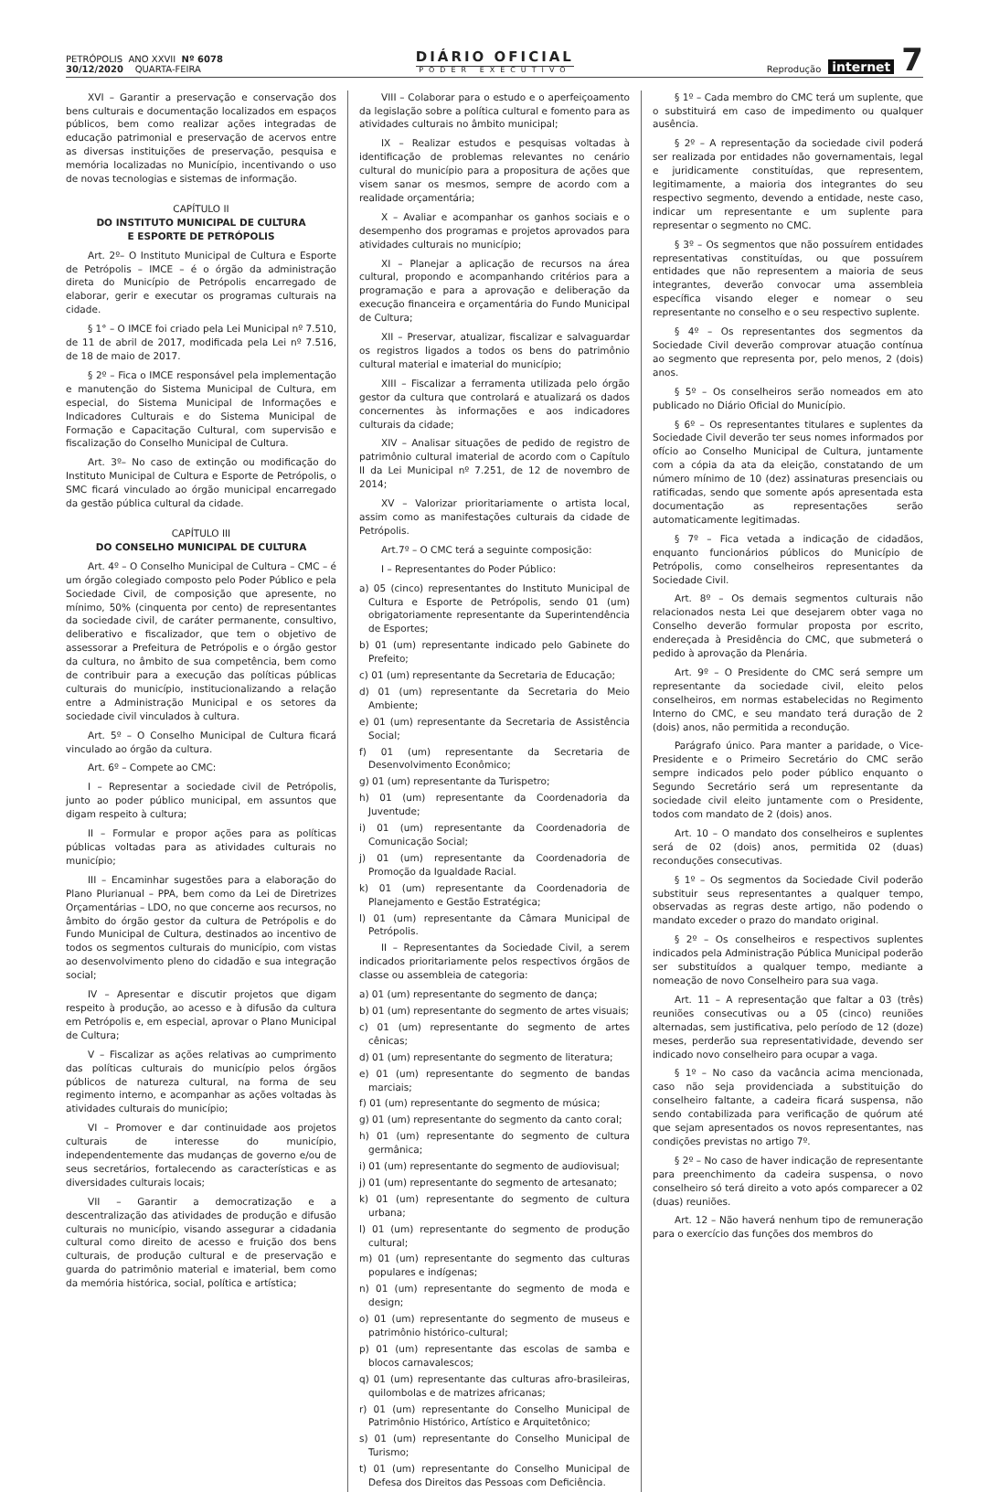PETRÓPOLIS ANO XXVII Nº 6078
30/12/2020 QUARTA-FEIRA
DIÁRIO OFICIAL
PODER EXECUTIVO
Reprodução internet 7
XVI – Garantir a preservação e conservação dos bens culturais e documentação localizados em espaços públicos, bem como realizar ações integradas de educação patrimonial e preservação de acervos entre as diversas instituições de preservação, pesquisa e memória localizadas no Município, incentivando o uso de novas tecnologias e sistemas de informação.
CAPÍTULO II
DO INSTITUTO MUNICIPAL DE CULTURA
E ESPORTE DE PETRÓPOLIS
Art. 2º– O Instituto Municipal de Cultura e Esporte de Petrópolis – IMCE – é o órgão da administração direta do Município de Petrópolis encarregado de elaborar, gerir e executar os programas culturais na cidade.
§ 1° – O IMCE foi criado pela Lei Municipal nº 7.510, de 11 de abril de 2017, modificada pela Lei nº 7.516, de 18 de maio de 2017.
§ 2º – Fica o IMCE responsável pela implementação e manutenção do Sistema Municipal de Cultura, em especial, do Sistema Municipal de Informações e Indicadores Culturais e do Sistema Municipal de Formação e Capacitação Cultural, com supervisão e fiscalização do Conselho Municipal de Cultura.
Art. 3º– No caso de extinção ou modificação do Instituto Municipal de Cultura e Esporte de Petrópolis, o SMC ficará vinculado ao órgão municipal encarregado da gestão pública cultural da cidade.
CAPÍTULO III
DO CONSELHO MUNICIPAL DE CULTURA
Art. 4º – O Conselho Municipal de Cultura – CMC – é um órgão colegiado composto pelo Poder Público e pela Sociedade Civil, de composição que apresente, no mínimo, 50% (cinquenta por cento) de representantes da sociedade civil, de caráter permanente, consultivo, deliberativo e fiscalizador, que tem o objetivo de assessorar a Prefeitura de Petrópolis e o órgão gestor da cultura, no âmbito de sua competência, bem como de contribuir para a execução das políticas públicas culturais do município, institucionalizando a relação entre a Administração Municipal e os setores da sociedade civil vinculados à cultura.
Art. 5º – O Conselho Municipal de Cultura ficará vinculado ao órgão da cultura.
Art. 6º – Compete ao CMC:
I – Representar a sociedade civil de Petrópolis, junto ao poder público municipal, em assuntos que digam respeito à cultura;
II – Formular e propor ações para as políticas públicas voltadas para as atividades culturais no município;
III – Encaminhar sugestões para a elaboração do Plano Plurianual – PPA, bem como da Lei de Diretrizes Orçamentárias – LDO, no que concerne aos recursos, no âmbito do órgão gestor da cultura de Petrópolis e do Fundo Municipal de Cultura, destinados ao incentivo de todos os segmentos culturais do município, com vistas ao desenvolvimento pleno do cidadão e sua integração social;
IV – Apresentar e discutir projetos que digam respeito à produção, ao acesso e à difusão da cultura em Petrópolis e, em especial, aprovar o Plano Municipal de Cultura;
V – Fiscalizar as ações relativas ao cumprimento das políticas culturais do município pelos órgãos públicos de natureza cultural, na forma de seu regimento interno, e acompanhar as ações voltadas às atividades culturais do município;
VI – Promover e dar continuidade aos projetos culturais de interesse do município, independentemente das mudanças de governo e/ou de seus secretários, fortalecendo as características e as diversidades culturais locais;
VII – Garantir a democratização e a descentralização das atividades de produção e difusão culturais no município, visando assegurar a cidadania cultural como direito de acesso e fruição dos bens culturais, de produção cultural e de preservação e guarda do patrimônio material e imaterial, bem como da memória histórica, social, política e artística;
VIII – Colaborar para o estudo e o aperfeiçoamento da legislação sobre a política cultural e fomento para as atividades culturais no âmbito municipal;
IX – Realizar estudos e pesquisas voltadas à identificação de problemas relevantes no cenário cultural do município para a propositura de ações que visem sanar os mesmos, sempre de acordo com a realidade orçamentária;
X – Avaliar e acompanhar os ganhos sociais e o desempenho dos programas e projetos aprovados para atividades culturais no município;
XI – Planejar a aplicação de recursos na área cultural, propondo e acompanhando critérios para a programação e para a aprovação e deliberação da execução financeira e orçamentária do Fundo Municipal de Cultura;
XII – Preservar, atualizar, fiscalizar e salvaguardar os registros ligados a todos os bens do patrimônio cultural material e imaterial do município;
XIII – Fiscalizar a ferramenta utilizada pelo órgão gestor da cultura que controlará e atualizará os dados concernentes às informações e aos indicadores culturais da cidade;
XIV – Analisar situações de pedido de registro de patrimônio cultural imaterial de acordo com o Capítulo II da Lei Municipal nº 7.251, de 12 de novembro de 2014;
XV – Valorizar prioritariamente o artista local, assim como as manifestações culturais da cidade de Petrópolis.
Art.7º – O CMC terá a seguinte composição:
I – Representantes do Poder Público:
a) 05 (cinco) representantes do Instituto Municipal de Cultura e Esporte de Petrópolis, sendo 01 (um) obrigatoriamente representante da Superintendência de Esportes;
b) 01 (um) representante indicado pelo Gabinete do Prefeito;
c) 01 (um) representante da Secretaria de Educação;
d) 01 (um) representante da Secretaria do Meio Ambiente;
e) 01 (um) representante da Secretaria de Assistência Social;
f) 01 (um) representante da Secretaria de Desenvolvimento Econômico;
g) 01 (um) representante da Turispetro;
h) 01 (um) representante da Coordenadoria da Juventude;
i) 01 (um) representante da Coordenadoria de Comunicação Social;
j) 01 (um) representante da Coordenadoria de Promoção da Igualdade Racial.
k) 01 (um) representante da Coordenadoria de Planejamento e Gestão Estratégica;
l) 01 (um) representante da Câmara Municipal de Petrópolis.
II – Representantes da Sociedade Civil, a serem indicados prioritariamente pelos respectivos órgãos de classe ou assembleia de categoria:
a) 01 (um) representante do segmento de dança;
b) 01 (um) representante do segmento de artes visuais;
c) 01 (um) representante do segmento de artes cênicas;
d) 01 (um) representante do segmento de literatura;
e) 01 (um) representante do segmento de bandas marciais;
f) 01 (um) representante do segmento de música;
g) 01 (um) representante do segmento da canto coral;
h) 01 (um) representante do segmento de cultura germânica;
i) 01 (um) representante do segmento de audiovisual;
j) 01 (um) representante do segmento de artesanato;
k) 01 (um) representante do segmento de cultura urbana;
l) 01 (um) representante do segmento de produção cultural;
m) 01 (um) representante do segmento das culturas populares e indígenas;
n) 01 (um) representante do segmento de moda e design;
o) 01 (um) representante do segmento de museus e patrimônio histórico-cultural;
p) 01 (um) representante das escolas de samba e blocos carnavalescos;
q) 01 (um) representante das culturas afro-brasileiras, quilombolas e de matrizes africanas;
r) 01 (um) representante do Conselho Municipal de Patrimônio Histórico, Artístico e Arquitetônico;
s) 01 (um) representante do Conselho Municipal de Turismo;
t) 01 (um) representante do Conselho Municipal de Defesa dos Direitos das Pessoas com Deficiência.
§ 1º – Cada membro do CMC terá um suplente, que o substituirá em caso de impedimento ou qualquer ausência.
§ 2º – A representação da sociedade civil poderá ser realizada por entidades não governamentais, legal e juridicamente constituídas, que representem, legitimamente, a maioria dos integrantes do seu respectivo segmento, devendo a entidade, neste caso, indicar um representante e um suplente para representar o segmento no CMC.
§ 3º – Os segmentos que não possuírem entidades representativas constituídas, ou que possuírem entidades que não representem a maioria de seus integrantes, deverão convocar uma assembleia específica visando eleger e nomear o seu representante no conselho e o seu respectivo suplente.
§ 4º – Os representantes dos segmentos da Sociedade Civil deverão comprovar atuação contínua ao segmento que representa por, pelo menos, 2 (dois) anos.
§ 5º – Os conselheiros serão nomeados em ato publicado no Diário Oficial do Município.
§ 6º – Os representantes titulares e suplentes da Sociedade Civil deverão ter seus nomes informados por ofício ao Conselho Municipal de Cultura, juntamente com a cópia da ata da eleição, constatando de um número mínimo de 10 (dez) assinaturas presenciais ou ratificadas, sendo que somente após apresentada esta documentação as representações serão automaticamente legitimadas.
§ 7º – Fica vetada a indicação de cidadãos, enquanto funcionários públicos do Município de Petrópolis, como conselheiros representantes da Sociedade Civil.
Art. 8º – Os demais segmentos culturais não relacionados nesta Lei que desejarem obter vaga no Conselho deverão formular proposta por escrito, endereçada à Presidência do CMC, que submeterá o pedido à aprovação da Plenária.
Art. 9º – O Presidente do CMC será sempre um representante da sociedade civil, eleito pelos conselheiros, em normas estabelecidas no Regimento Interno do CMC, e seu mandato terá duração de 2 (dois) anos, não permitida a recondução.
Parágrafo único. Para manter a paridade, o Vice-Presidente e o Primeiro Secretário do CMC serão sempre indicados pelo poder público enquanto o Segundo Secretário será um representante da sociedade civil eleito juntamente com o Presidente, todos com mandato de 2 (dois) anos.
Art. 10 – O mandato dos conselheiros e suplentes será de 02 (dois) anos, permitida 02 (duas) reconduções consecutivas.
§ 1º – Os segmentos da Sociedade Civil poderão substituir seus representantes a qualquer tempo, observadas as regras deste artigo, não podendo o mandato exceder o prazo do mandato original.
§ 2º – Os conselheiros e respectivos suplentes indicados pela Administração Pública Municipal poderão ser substituídos a qualquer tempo, mediante a nomeação de novo Conselheiro para sua vaga.
Art. 11 – A representação que faltar a 03 (três) reuniões consecutivas ou a 05 (cinco) reuniões alternadas, sem justificativa, pelo período de 12 (doze) meses, perderão sua representatividade, devendo ser indicado novo conselheiro para ocupar a vaga.
§ 1º – No caso da vacância acima mencionada, caso não seja providenciada a substituição do conselheiro faltante, a cadeira ficará suspensa, não sendo contabilizada para verificação de quórum até que sejam apresentados os novos representantes, nas condições previstas no artigo 7º.
§ 2º – No caso de haver indicação de representante para preenchimento da cadeira suspensa, o novo conselheiro só terá direito a voto após comparecer a 02 (duas) reuniões.
Art. 12 – Não haverá nenhum tipo de remuneração para o exercício das funções dos membros do